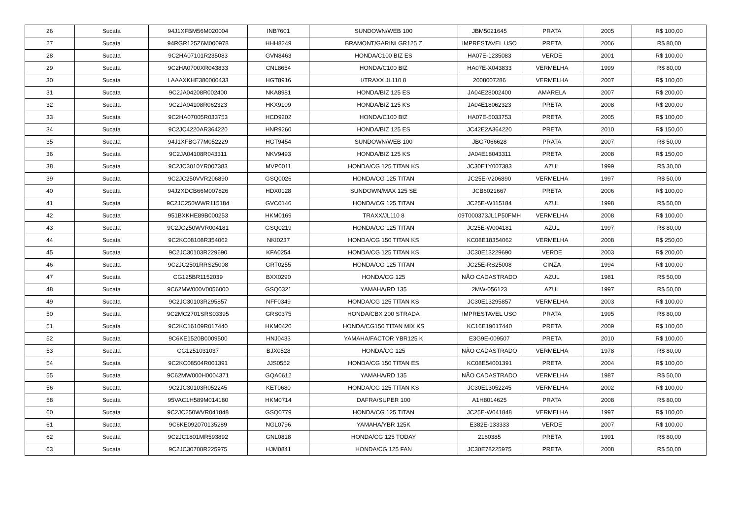| 26 | Sucata | 94J1XFBM56M020004 | INB7601 | SUNDOWN/WEB 100 | JBM5021645 | PRATA | 2005 | R$ 100,00 |
| 27 | Sucata | 94RGR125Z6M000978 | HHH8249 | BRAMONT/GARINI GR125 Z | IMPRESTAVEL USO | PRETA | 2006 | R$ 80,00 |
| 28 | Sucata | 9C2HA07101R235083 | GVN8463 | HONDA/C100 BIZ ES | HA07E-1235083 | VERDE | 2001 | R$ 100,00 |
| 29 | Sucata | 9C2HA0700XR043833 | CNL8654 | HONDA/C100 BIZ | HA07E-X043833 | VERMELHA | 1999 | R$ 80,00 |
| 30 | Sucata | LAAAXKHE380000433 | HGT8916 | I/TRAXX JL110 8 | 2008007286 | VERMELHA | 2007 | R$ 100,00 |
| 31 | Sucata | 9C2JA04208R002400 | NKA8981 | HONDA/BIZ 125 ES | JA04E28002400 | AMARELA | 2007 | R$ 200,00 |
| 32 | Sucata | 9C2JA04108R062323 | HKX9109 | HONDA/BIZ 125 KS | JA04E18062323 | PRETA | 2008 | R$ 200,00 |
| 33 | Sucata | 9C2HA07005R033753 | HCD9202 | HONDA/C100 BIZ | HA07E-5033753 | PRETA | 2005 | R$ 100,00 |
| 34 | Sucata | 9C2JC4220AR364220 | HNR9260 | HONDA/BIZ 125 ES | JC42E2A364220 | PRETA | 2010 | R$ 150,00 |
| 35 | Sucata | 94J1XFBG77M052229 | HGT9454 | SUNDOWN/WEB 100 | JBG7066628 | PRATA | 2007 | R$ 50,00 |
| 36 | Sucata | 9C2JA04108R043311 | NKV9493 | HONDA/BIZ 125 KS | JA04E18043311 | PRETA | 2008 | R$ 150,00 |
| 38 | Sucata | 9C2JC3010YR007383 | MVP0011 | HONDA/CG 125 TITAN KS | JC30E1Y007383 | AZUL | 1999 | R$ 30,00 |
| 39 | Sucata | 9C2JC250VVR206890 | GSQ0026 | HONDA/CG 125 TITAN | JC25E-V206890 | VERMELHA | 1997 | R$ 50,00 |
| 40 | Sucata | 94J2XDCB66M007826 | HDX0128 | SUNDOWN/MAX 125 SE | JCB6021667 | PRETA | 2006 | R$ 100,00 |
| 41 | Sucata | 9C2JC250WWR115184 | GVC0146 | HONDA/CG 125 TITAN | JC25E-W115184 | AZUL | 1998 | R$ 50,00 |
| 42 | Sucata | 951BXKHE89B000253 | HKM0169 | TRAXX/JL110 8 | 09T000373JL1P50FMH | VERMELHA | 2008 | R$ 100,00 |
| 43 | Sucata | 9C2JC250WVR004181 | GSQ0219 | HONDA/CG 125 TITAN | JC25E-W004181 | AZUL | 1997 | R$ 80,00 |
| 44 | Sucata | 9C2KC08108R354062 | NKI0237 | HONDA/CG 150 TITAN KS | KC08E18354062 | VERMELHA | 2008 | R$ 250,00 |
| 45 | Sucata | 9C2JC30103R229690 | KFA0254 | HONDA/CG 125 TITAN KS | JC30E13229690 | VERDE | 2003 | R$ 200,00 |
| 46 | Sucata | 9C2JC2501RRS25008 | GRT0255 | HONDA/CG 125 TITAN | JC25E-RS25008 | CINZA | 1994 | R$ 100,00 |
| 47 | Sucata | CG125BR1152039 | BXX0290 | HONDA/CG 125 | NÃO CADASTRADO | AZUL | 1981 | R$ 50,00 |
| 48 | Sucata | 9C62MW000V0056000 | GSQ0321 | YAMAHA/RD 135 | 2MW-056123 | AZUL | 1997 | R$ 50,00 |
| 49 | Sucata | 9C2JC30103R295857 | NFF0349 | HONDA/CG 125 TITAN KS | JC30E13295857 | VERMELHA | 2003 | R$ 100,00 |
| 50 | Sucata | 9C2MC2701SRS03395 | GRS0375 | HONDA/CBX 200 STRADA | IMPRESTAVEL USO | PRATA | 1995 | R$ 80,00 |
| 51 | Sucata | 9C2KC16109R017440 | HKM0420 | HONDA/CG150 TITAN MIX KS | KC16E19017440 | PRETA | 2009 | R$ 100,00 |
| 52 | Sucata | 9C6KE1520B0009500 | HNJ0433 | YAMAHA/FACTOR YBR125 K | E3G9E-009507 | PRETA | 2010 | R$ 100,00 |
| 53 | Sucata | CG1251031037 | BJX0528 | HONDA/CG 125 | NÃO CADASTRADO | VERMELHA | 1978 | R$ 80,00 |
| 54 | Sucata | 9C2KC08504R001391 | JJS0552 | HONDA/CG 150 TITAN ES | KC08E54001391 | PRETA | 2004 | R$ 100,00 |
| 55 | Sucata | 9C62MW000H0004371 | GQA0612 | YAMAHA/RD 135 | NÃO CADASTRADO | VERMELHA | 1987 | R$ 50,00 |
| 56 | Sucata | 9C2JC30103R052245 | KET0680 | HONDA/CG 125 TITAN KS | JC30E13052245 | VERMELHA | 2002 | R$ 100,00 |
| 58 | Sucata | 95VAC1H589M014180 | HKM0714 | DAFRA/SUPER 100 | A1H8014625 | PRATA | 2008 | R$ 80,00 |
| 60 | Sucata | 9C2JC250WVR041848 | GSQ0779 | HONDA/CG 125 TITAN | JC25E-W041848 | VERMELHA | 1997 | R$ 100,00 |
| 61 | Sucata | 9C6KE092070135289 | NGL0796 | YAMAHA/YBR 125K | E382E-133333 | VERDE | 2007 | R$ 100,00 |
| 62 | Sucata | 9C2JC1801MR593892 | GNL0818 | HONDA/CG 125 TODAY | 2160385 | PRETA | 1991 | R$ 80,00 |
| 63 | Sucata | 9C2JC30708R225975 | HJM0841 | HONDA/CG 125 FAN | JC30E78225975 | PRETA | 2008 | R$ 50,00 |